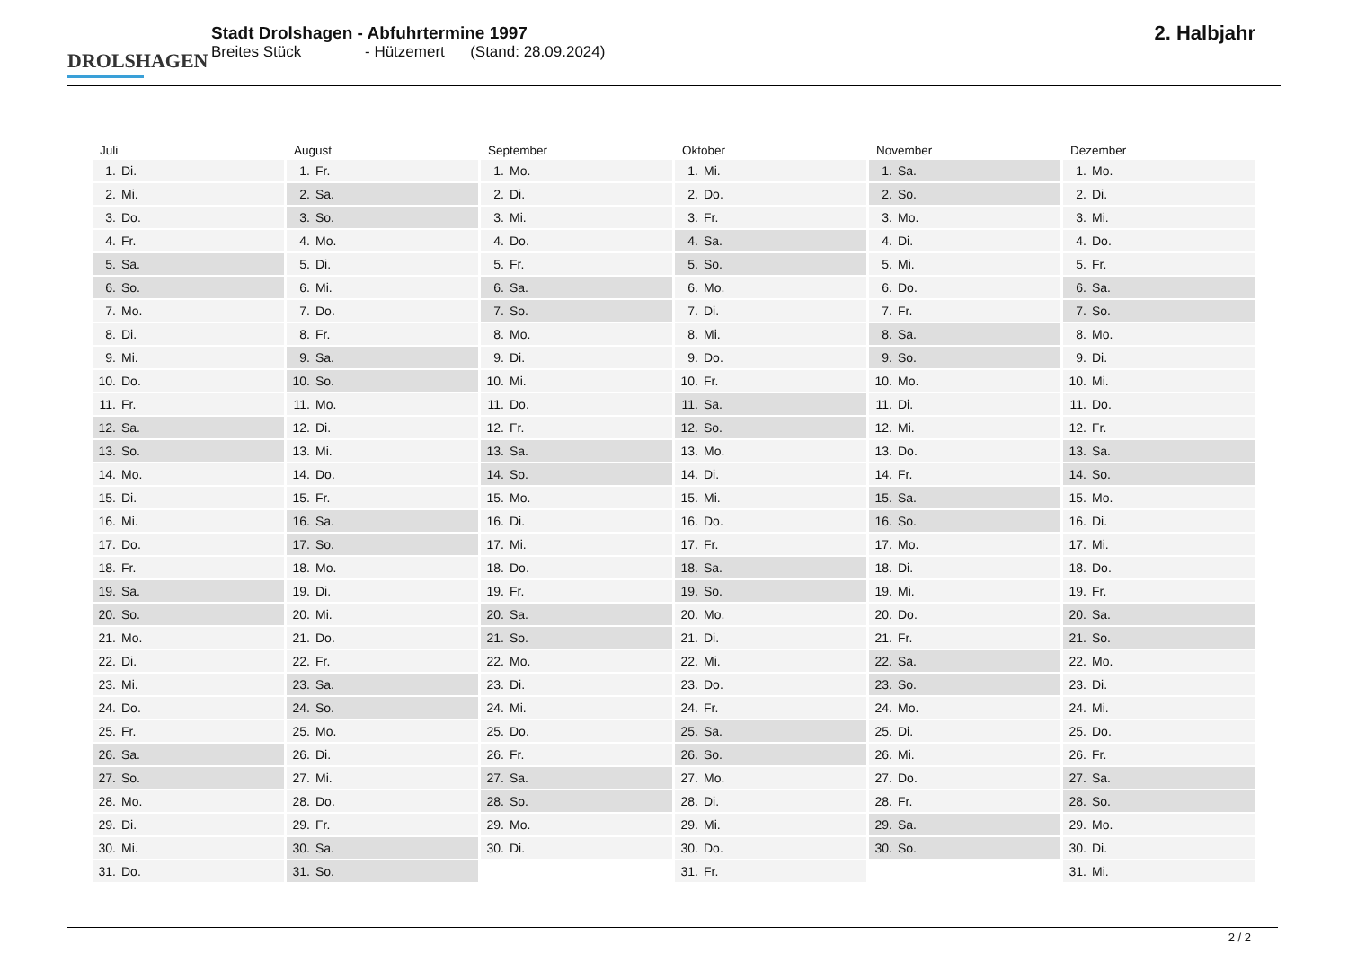DROLSHAGEN
Stadt Drolshagen - Abfuhrtermine 1997
Breites Stück - Hützemert (Stand: 28.09.2024)
2. Halbjahr
| Juli | August | September | Oktober | November | Dezember |
| --- | --- | --- | --- | --- | --- |
| 1. Di. | 1. Fr. | 1. Mo. | 1. Mi. | 1. Sa. | 1. Mo. |
| 2. Mi. | 2. Sa. | 2. Di. | 2. Do. | 2. So. | 2. Di. |
| 3. Do. | 3. So. | 3. Mi. | 3. Fr. | 3. Mo. | 3. Mi. |
| 4. Fr. | 4. Mo. | 4. Do. | 4. Sa. | 4. Di. | 4. Do. |
| 5. Sa. | 5. Di. | 5. Fr. | 5. So. | 5. Mi. | 5. Fr. |
| 6. So. | 6. Mi. | 6. Sa. | 6. Mo. | 6. Do. | 6. Sa. |
| 7. Mo. | 7. Do. | 7. So. | 7. Di. | 7. Fr. | 7. So. |
| 8. Di. | 8. Fr. | 8. Mo. | 8. Mi. | 8. Sa. | 8. Mo. |
| 9. Mi. | 9. Sa. | 9. Di. | 9. Do. | 9. So. | 9. Di. |
| 10. Do. | 10. So. | 10. Mi. | 10. Fr. | 10. Mo. | 10. Mi. |
| 11. Fr. | 11. Mo. | 11. Do. | 11. Sa. | 11. Di. | 11. Do. |
| 12. Sa. | 12. Di. | 12. Fr. | 12. So. | 12. Mi. | 12. Fr. |
| 13. So. | 13. Mi. | 13. Sa. | 13. Mo. | 13. Do. | 13. Sa. |
| 14. Mo. | 14. Do. | 14. So. | 14. Di. | 14. Fr. | 14. So. |
| 15. Di. | 15. Fr. | 15. Mo. | 15. Mi. | 15. Sa. | 15. Mo. |
| 16. Mi. | 16. Sa. | 16. Di. | 16. Do. | 16. So. | 16. Di. |
| 17. Do. | 17. So. | 17. Mi. | 17. Fr. | 17. Mo. | 17. Mi. |
| 18. Fr. | 18. Mo. | 18. Do. | 18. Sa. | 18. Di. | 18. Do. |
| 19. Sa. | 19. Di. | 19. Fr. | 19. So. | 19. Mi. | 19. Fr. |
| 20. So. | 20. Mi. | 20. Sa. | 20. Mo. | 20. Do. | 20. Sa. |
| 21. Mo. | 21. Do. | 21. So. | 21. Di. | 21. Fr. | 21. So. |
| 22. Di. | 22. Fr. | 22. Mo. | 22. Mi. | 22. Sa. | 22. Mo. |
| 23. Mi. | 23. Sa. | 23. Di. | 23. Do. | 23. So. | 23. Di. |
| 24. Do. | 24. So. | 24. Mi. | 24. Fr. | 24. Mo. | 24. Mi. |
| 25. Fr. | 25. Mo. | 25. Do. | 25. Sa. | 25. Di. | 25. Do. |
| 26. Sa. | 26. Di. | 26. Fr. | 26. So. | 26. Mi. | 26. Fr. |
| 27. So. | 27. Mi. | 27. Sa. | 27. Mo. | 27. Do. | 27. Sa. |
| 28. Mo. | 28. Do. | 28. So. | 28. Di. | 28. Fr. | 28. So. |
| 29. Di. | 29. Fr. | 29. Mo. | 29. Mi. | 29. Sa. | 29. Mo. |
| 30. Mi. | 30. Sa. | 30. Di. | 30. Do. | 30. So. | 30. Di. |
| 31. Do. | 31. So. | | 31. Fr. | | 31. Mi. |
2 / 2